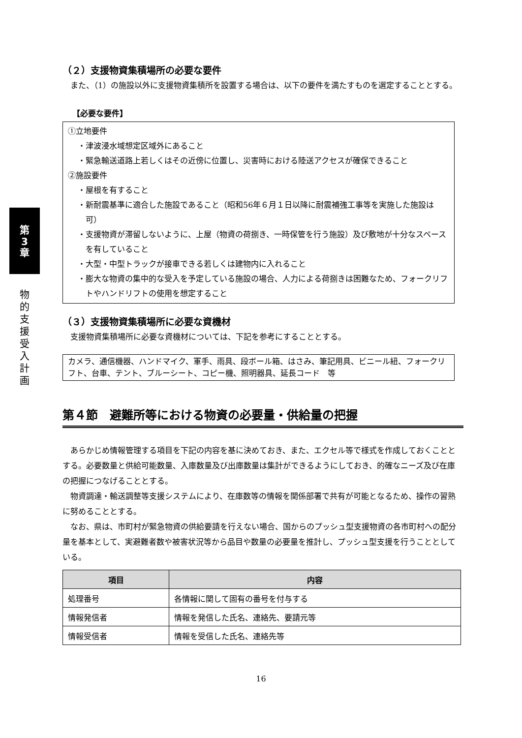第
3
章
物
的
支
援
受
入
計
画
（２）支援物資集積場所の必要な要件
また、（1）の施設以外に支援物資集積所を設置する場合は、以下の要件を満たすものを選定することとする。
【必要な要件】
①立地要件
・津波浸水域想定区域外にあること
・緊急輸送道路上若しくはその近傍に位置し、災害時における陸送アクセスが確保できること
②施設要件
・屋根を有すること
・新耐震基準に適合した施設であること（昭和56年６月１日以降に耐震補強工事等を実施した施設は可）
・支援物資が滞留しないように、上屋（物資の荷捌き、一時保管を行う施設）及び敷地が十分なスペースを有していること
・大型・中型トラックが接車できる若しくは建物内に入れること
・膨大な物資の集中的な受入を予定している施設の場合、人力による荷捌きは困難なため、フォークリフトやハンドリフトの使用を想定すること
（３）支援物資集積場所に必要な資機材
支援物資集積場所に必要な資機材については、下記を参考にすることとする。
カメラ、通信機器、ハンドマイク、軍手、雨具、段ボール箱、はさみ、筆記用具、ビニール紐、フォークリフト、台車、テント、ブルーシート、コピー機、照明器具、延長コード　等
第４節　避難所等における物資の必要量・供給量の把握
あらかじめ情報管理する項目を下記の内容を基に決めておき、また、エクセル等で様式を作成しておくこととする。必要数量と供給可能数量、入庫数量及び出庫数量は集計ができるようにしておき、的確なニーズ及び在庫の把握につなげることとする。
物資調達・輸送調整等支援システムにより、在庫数等の情報を関係部署で共有が可能となるため、操作の習熟に努めることとする。
なお、県は、市町村が緊急物資の供給要請を行えない場合、国からのプッシュ型支援物資の各市町村への配分量を基本として、実避難者数や被害状況等から品目や数量の必要量を推計し、プッシュ型支援を行うこととしている。
| 項目 | 内容 |
| --- | --- |
| 処理番号 | 各情報に関して固有の番号を付与する |
| 情報発信者 | 情報を発信した氏名、連絡先、要請元等 |
| 情報受信者 | 情報を受信した氏名、連絡先等 |
16